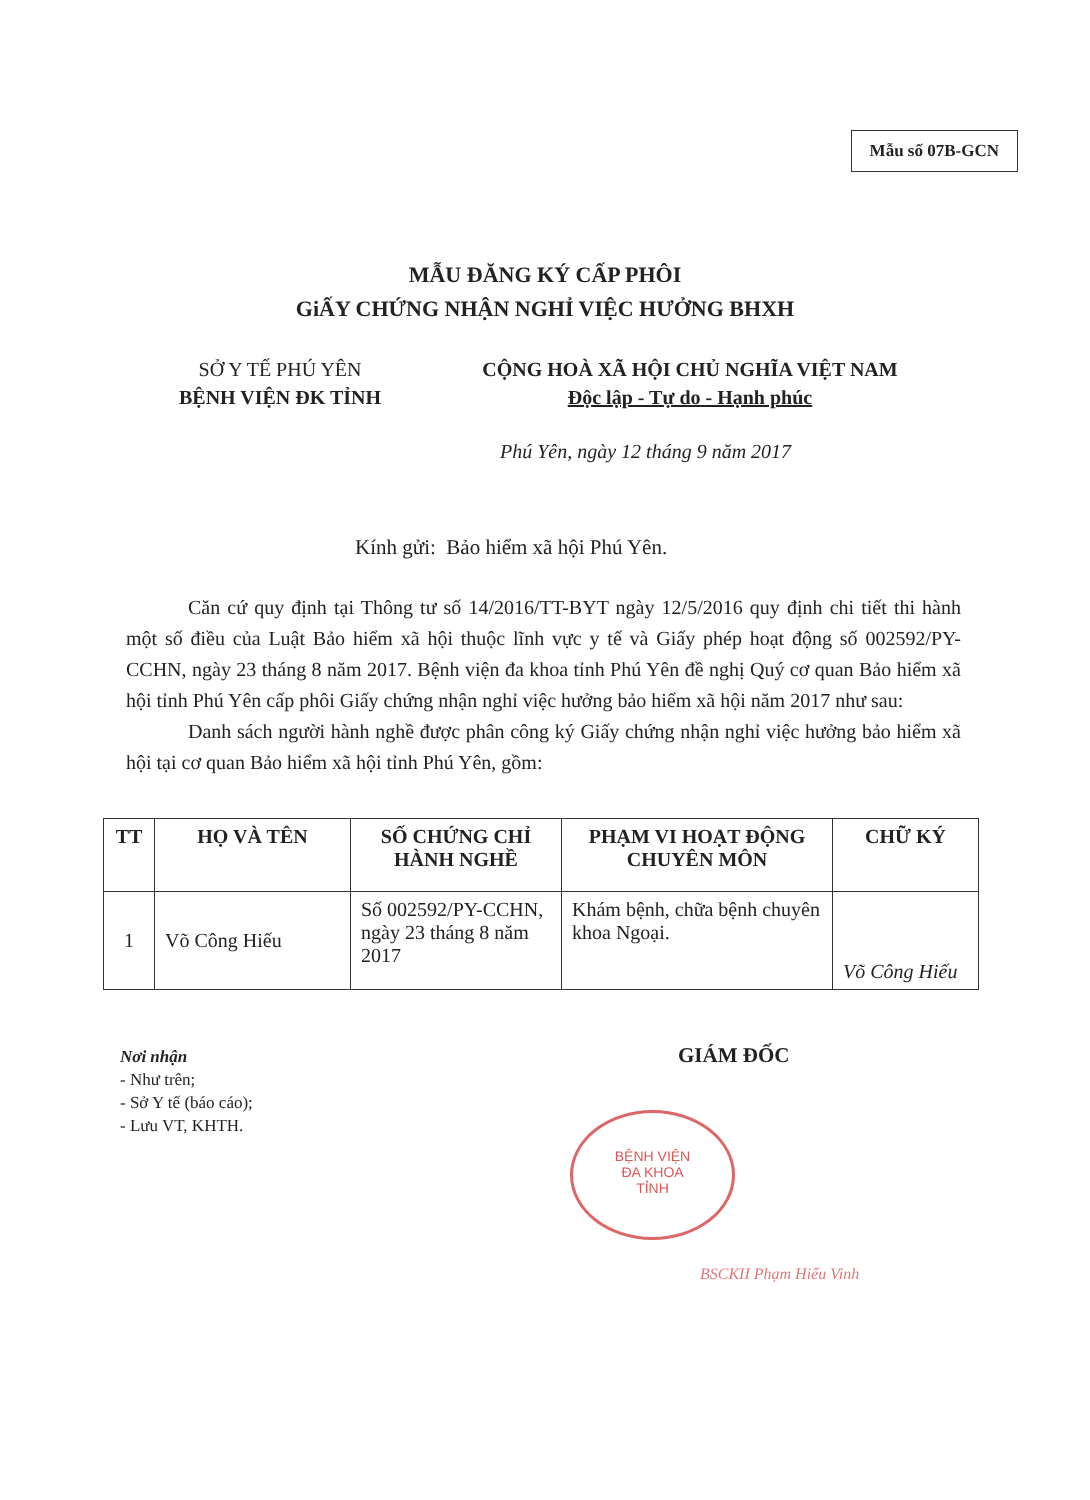Mẫu số 07B-GCN
MẪU ĐĂNG KÝ CẤP PHÔI
GiẤY CHỨNG NHẬN NGHỈ VIỆC HƯỞNG BHXH
SỞ Y TẾ PHÚ YÊN
BỆNH VIỆN ĐK TỈNH
CỘNG HOÀ XÃ HỘI CHỦ NGHĨA VIỆT NAM
Độc lập - Tự do - Hạnh phúc
Phú Yên, ngày 12 tháng 9 năm 2017
Kính gửi: Bảo hiểm xã hội Phú Yên.
Căn cứ quy định tại Thông tư số 14/2016/TT-BYT ngày 12/5/2016 quy định chi tiết thi hành một số điều của Luật Bảo hiểm xã hội thuộc lĩnh vực y tế và Giấy phép hoạt động số 002592/PY-CCHN, ngày 23 tháng 8 năm 2017. Bệnh viện đa khoa tỉnh Phú Yên đề nghị Quý cơ quan Bảo hiểm xã hội tỉnh Phú Yên cấp phôi Giấy chứng nhận nghỉ việc hưởng bảo hiểm xã hội năm 2017 như sau:
Danh sách người hành nghề được phân công ký Giấy chứng nhận nghỉ việc hưởng bảo hiểm xã hội tại cơ quan Bảo hiểm xã hội tỉnh Phú Yên, gồm:
| TT | HỌ VÀ TÊN | SỐ CHỨNG CHỈ HÀNH NGHỀ | PHẠM VI HOẠT ĐỘNG CHUYÊN MÔN | CHỮ KÝ |
| --- | --- | --- | --- | --- |
| 1 | Võ Công Hiếu | Số 002592/PY-CCHN, ngày 23 tháng 8 năm 2017 | Khám bệnh, chữa bệnh chuyên khoa Ngoại. | Võ Công Hiếu |
Nơi nhận
- Như trên;
- Sở Y tế (báo cáo);
- Lưu VT, KHTH.
GIÁM ĐỐC
BỆNH VIỆN
ĐA KHOA
TỈNH
BSCKII Phạm Hiếu Vinh